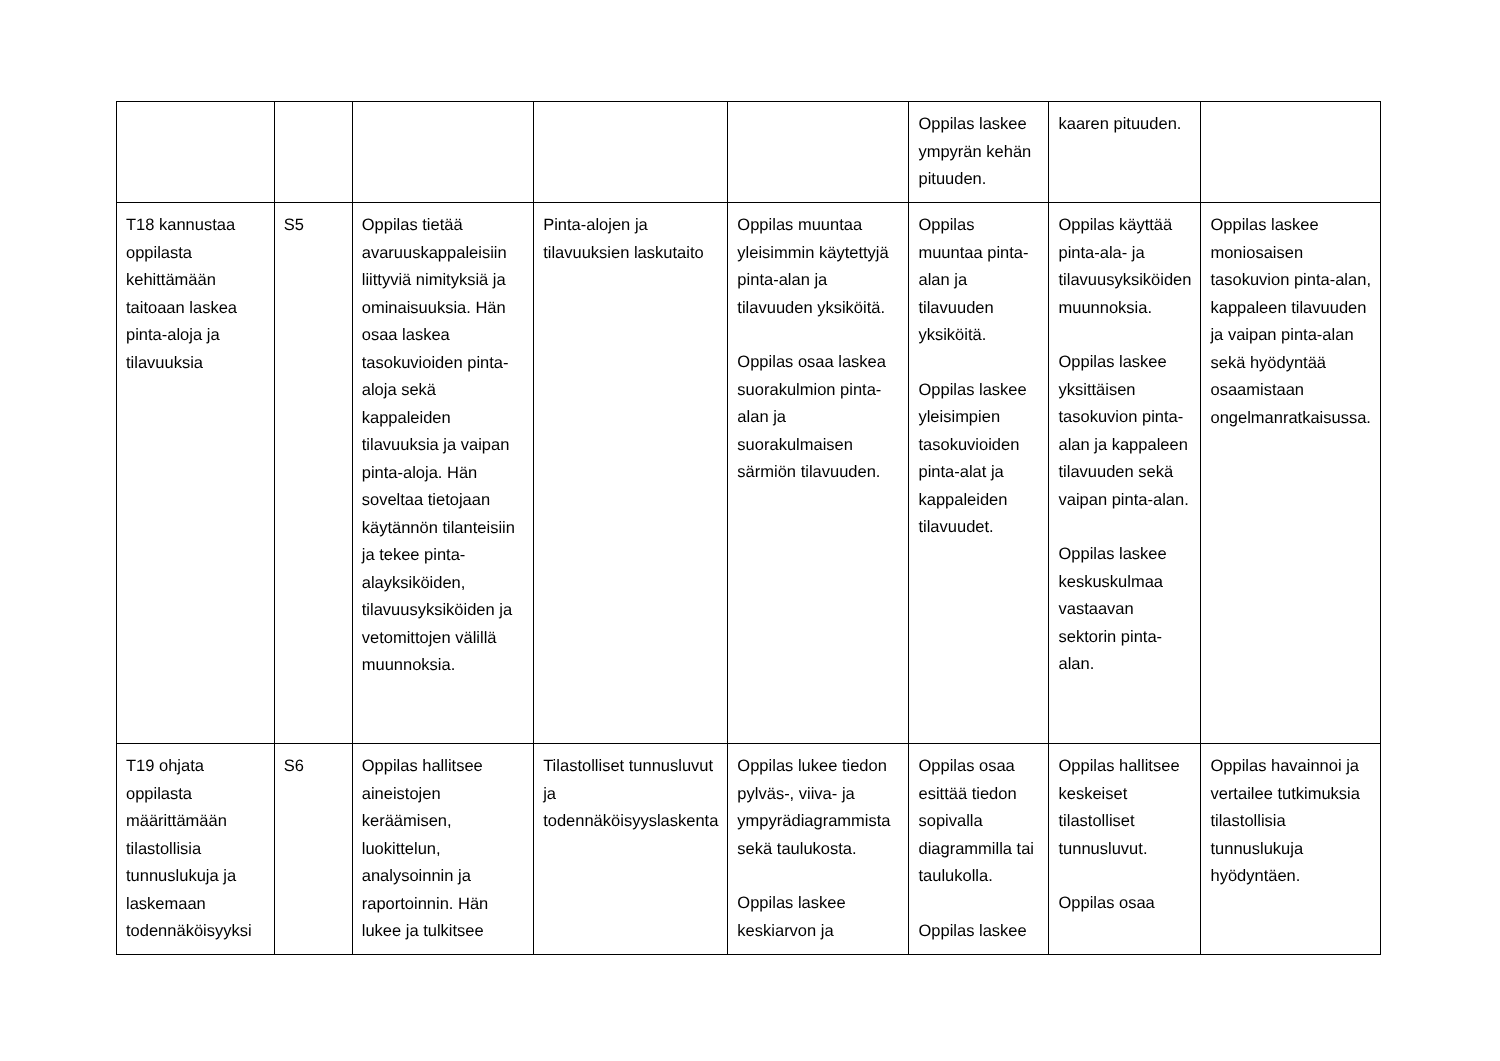| | | | | | Oppilas laskee ympyrän kehän pituuden. | kaaren pituuden. | |
| T18 kannustaa oppilasta kehittämään taitoaan laskea pinta-aloja ja tilavuuksia | S5 | Oppilas tietää avaruuskappaleisiin liittyviä nimityksiä ja ominaisuuksia. Hän osaa laskea tasokuvioiden pinta-aloja sekä kappaleiden tilavuuksia ja vaipan pinta-aloja. Hän soveltaa tietojaan käytännön tilanteisiin ja tekee pinta-alayksiköiden, tilavuusyksiköiden ja vetomittojen välillä muunnoksia. | Pinta-alojen ja tilavuuksien laskutaito | Oppilas muuntaa yleisimmin käytettyjä pinta-alan ja tilavuuden yksiköitä. Oppilas osaa laskea suorakulmion pinta-alan ja suorakulmaisen särmiön tilavuuden. | Oppilas muuntaa pinta-alan ja tilavuuden yksiköitä. Oppilas laskee yleisimpien tasokuvioiden pinta-alat ja kappaleiden tilavuudet. | Oppilas käyttää pinta-ala- ja tilavuusyksiköiden muunnoksia. Oppilas laskee yksittäisen tasokuvion pinta-alan ja kappaleen tilavuuden sekä vaipan pinta-alan. Oppilas laskee keskuskulmaa vastaavan sektorin pinta-alan. | Oppilas laskee moniosaisen tasokuvion pinta-alan, kappaleen tilavuuden ja vaipan pinta-alan sekä hyödyntää osaamistaan ongelmanratkaisussa. |
| T19 ohjata oppilasta määrittämään tilastollisia tunnuslukuja ja laskemaan todennäköisyyksi | S6 | Oppilas hallitsee aineistojen keräämisen, luokittelun, analysoinnin ja raportoinnin. Hän lukee ja tulkitsee | Tilastolliset tunnusluvut ja todennäköisyyslaskenta | Oppilas lukee tiedon pylväs-, viiva- ja ympyrädiagrammista sekä taulukosta. Oppilas laskee keskiarvon ja | Oppilas osaa esittää tiedon sopivalla diagrammilla tai taulukolla. Oppilas laskee | Oppilas hallitsee keskeiset tilastolliset tunnusluvut. Oppilas osaa | Oppilas havainnoi ja vertailee tutkimuksia tilastollisia tunnuslukuja hyödyntäen. |